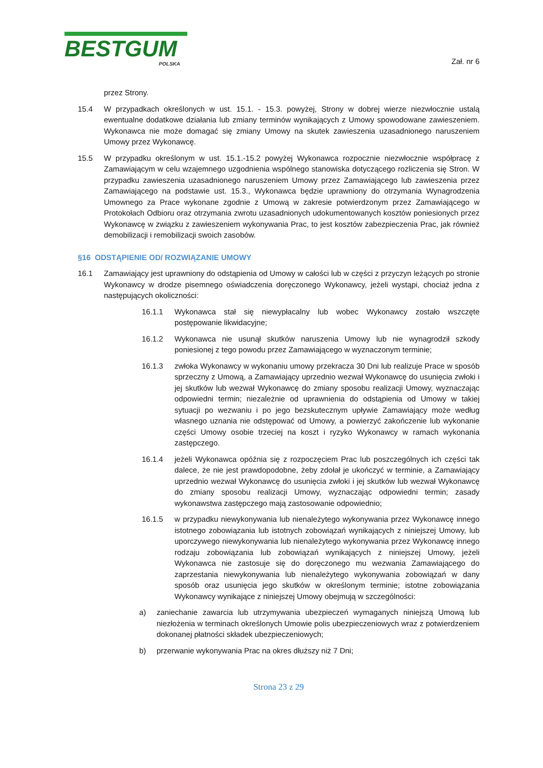BESTGUM
POLSKA
Zał. nr 6
przez Strony.
15.4 W przypadkach określonych w ust. 15.1. - 15.3. powyżej, Strony w dobrej wierze niezwłocznie ustalą ewentualne dodatkowe działania lub zmiany terminów wynikających z Umowy spowodowane zawieszeniem. Wykonawca nie może domagać się zmiany Umowy na skutek zawieszenia uzasadnionego naruszeniem Umowy przez Wykonawcę.
15.5 W przypadku określonym w ust. 15.1.-15.2 powyżej Wykonawca rozpocznie niezwłocznie współpracę z Zamawiającym w celu wzajemnego uzgodnienia wspólnego stanowiska dotyczącego rozliczenia się Stron. W przypadku zawieszenia uzasadnionego naruszeniem Umowy przez Zamawiającego lub zawieszenia przez Zamawiającego na podstawie ust. 15.3., Wykonawca będzie uprawniony do otrzymania Wynagrodzenia Umownego za Prace wykonane zgodnie z Umową w zakresie potwierdzonym przez Zamawiającego w Protokołach Odbioru oraz otrzymania zwrotu uzasadnionych udokumentowanych kosztów poniesionych przez Wykonawcę w związku z zawieszeniem wykonywania Prac, to jest kosztów zabezpieczenia Prac, jak również demobilizacji i remobilizacji swoich zasobów.
§16 ODSTĄPIENIE OD/ ROZWIĄZANIE UMOWY
16.1 Zamawiający jest uprawniony do odstąpienia od Umowy w całości lub w części z przyczyn leżących po stronie Wykonawcy w drodze pisemnego oświadczenia doręczonego Wykonawcy, jeżeli wystąpi, chociaż jedna z następujących okoliczności:
16.1.1 Wykonawca stał się niewypłacalny lub wobec Wykonawcy zostało wszczęte postępowanie likwidacyjne;
16.1.2 Wykonawca nie usunął skutków naruszenia Umowy lub nie wynagrodził szkody poniesionej z tego powodu przez Zamawiającego w wyznaczonym terminie;
16.1.3 zwłoka Wykonawcy w wykonaniu umowy przekracza 30 Dni lub realizuje Prace w sposób sprzeczny z Umową, a Zamawiający uprzednio wezwał Wykonawcę do usunięcia zwłoki i jej skutków lub wezwał Wykonawcę do zmiany sposobu realizacji Umowy, wyznaczając odpowiedni termin; niezależnie od uprawnienia do odstąpienia od Umowy w takiej sytuacji po wezwaniu i po jego bezskutecznym upływie Zamawiający może według własnego uznania nie odstępować od Umowy, a powierzyć zakończenie lub wykonanie części Umowy osobie trzeciej na koszt i ryzyko Wykonawcy w ramach wykonania zastępczego.
16.1.4 jeżeli Wykonawca opóźnia się z rozpoczęciem Prac lub poszczególnych ich części tak dalece, że nie jest prawdopodobne, żeby zdołał je ukończyć w terminie, a Zamawiający uprzednio wezwał Wykonawcę do usunięcia zwłoki i jej skutków lub wezwał Wykonawcę do zmiany sposobu realizacji Umowy, wyznaczając odpowiedni termin; zasady wykonawstwa zastępczego mają zastosowanie odpowiednio;
16.1.5 w przypadku niewykonywania lub nienależytego wykonywania przez Wykonawcę innego istotnego zobowiązania lub istotnych zobowiązań wynikających z niniejszej Umowy, lub uporczywego niewykonywania lub nienależytego wykonywania przez Wykonawcę innego rodzaju zobowiązania lub zobowiązań wynikających z niniejszej Umowy, jeżeli Wykonawca nie zastosuje się do doręczonego mu wezwania Zamawiającego do zaprzestania niewykonywania lub nienależytego wykonywania zobowiązań w dany sposób oraz usunięcia jego skutków w określonym terminie; istotne zobowiązania Wykonawcy wynikające z niniejszej Umowy obejmują w szczególności:
a) zaniechanie zawarcia lub utrzymywania ubezpieczeń wymaganych niniejszą Umową lub niezłożenia w terminach określonych Umowie polis ubezpieczeniowych wraz z potwierdzeniem dokonanej płatności składek ubezpieczeniowych;
b) przerwanie wykonywania Prac na okres dłuższy niż 7 Dni;
Strona 23 z 29